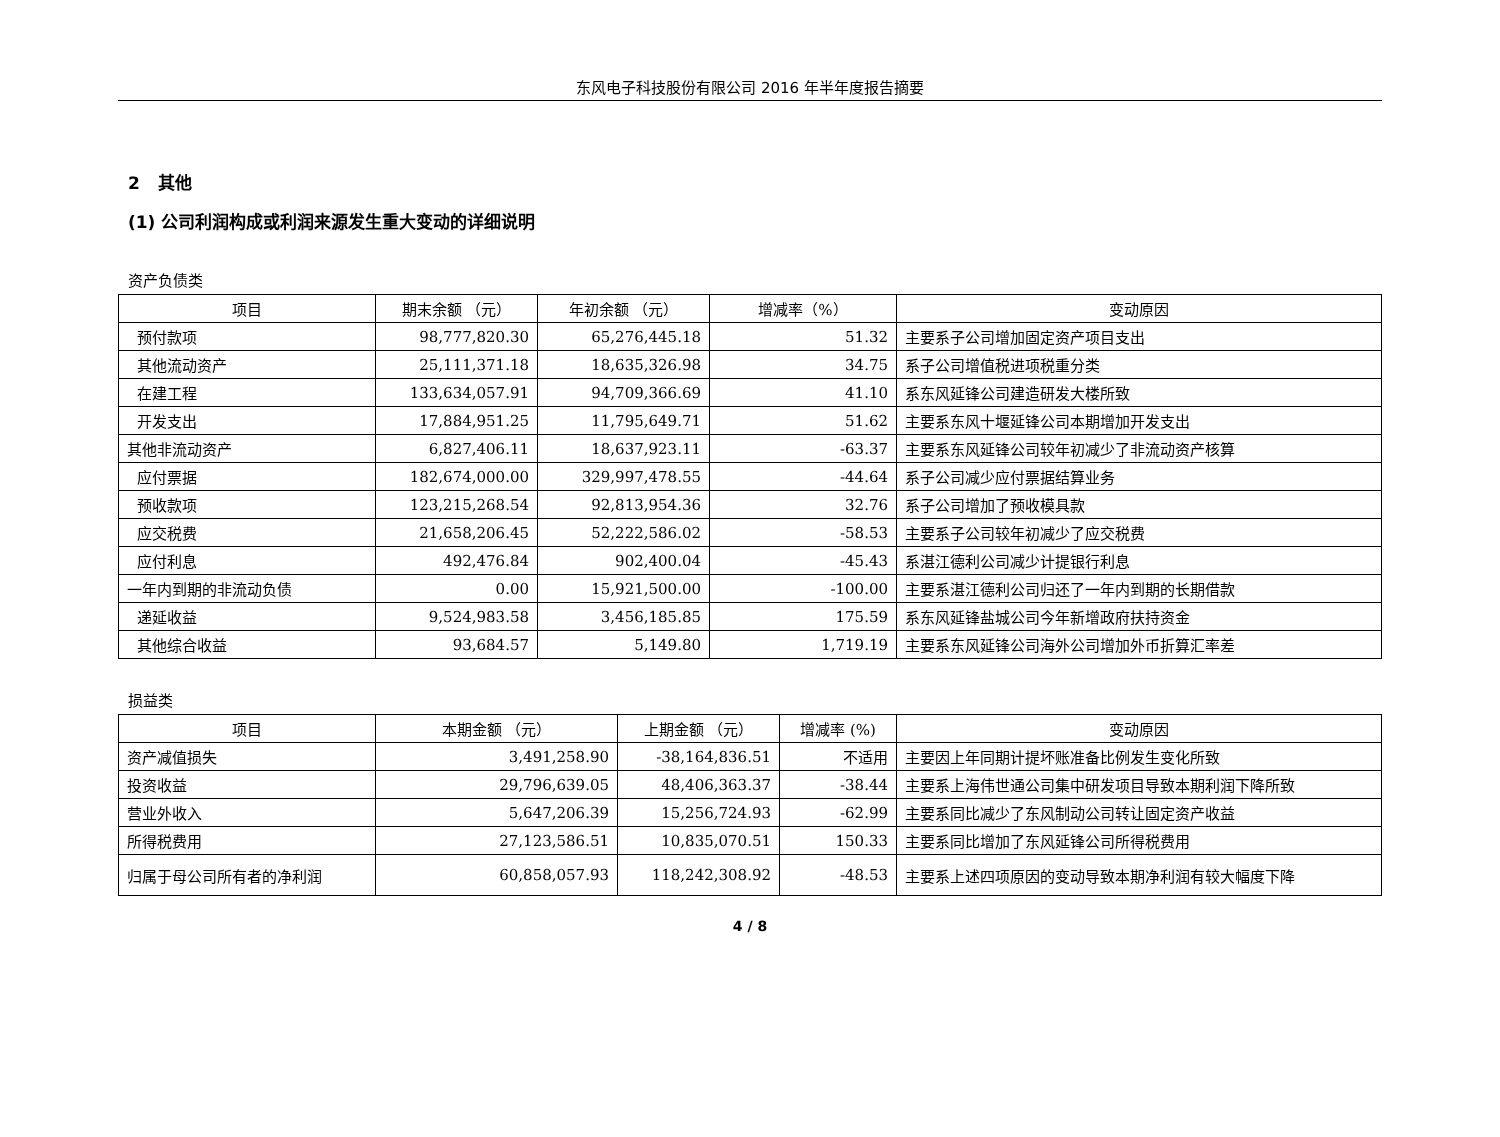东风电子科技股份有限公司 2016 年半年度报告摘要
2 其他
(1) 公司利润构成或利润来源发生重大变动的详细说明
资产负债类
| 项目 | 期末余额 （元） | 年初余额 （元） | 增减率（%） | 变动原因 |
| --- | --- | --- | --- | --- |
| 预付款项 | 98,777,820.30 | 65,276,445.18 | 51.32 | 主要系子公司增加固定资产项目支出 |
| 其他流动资产 | 25,111,371.18 | 18,635,326.98 | 34.75 | 系子公司增值税进项税重分类 |
| 在建工程 | 133,634,057.91 | 94,709,366.69 | 41.10 | 系东风延锋公司建造研发大楼所致 |
| 开发支出 | 17,884,951.25 | 11,795,649.71 | 51.62 | 主要系东风十堰延锋公司本期增加开发支出 |
| 其他非流动资产 | 6,827,406.11 | 18,637,923.11 | -63.37 | 主要系东风延锋公司较年初减少了非流动资产核算 |
| 应付票据 | 182,674,000.00 | 329,997,478.55 | -44.64 | 系子公司减少应付票据结算业务 |
| 预收款项 | 123,215,268.54 | 92,813,954.36 | 32.76 | 系子公司增加了预收模具款 |
| 应交税费 | 21,658,206.45 | 52,222,586.02 | -58.53 | 主要系子公司较年初减少了应交税费 |
| 应付利息 | 492,476.84 | 902,400.04 | -45.43 | 系湛江德利公司减少计提银行利息 |
| 一年内到期的非流动负债 | 0.00 | 15,921,500.00 | -100.00 | 主要系湛江德利公司归还了一年内到期的长期借款 |
| 递延收益 | 9,524,983.58 | 3,456,185.85 | 175.59 | 系东风延锋盐城公司今年新增政府扶持资金 |
| 其他综合收益 | 93,684.57 | 5,149.80 | 1,719.19 | 主要系东风延锋公司海外公司增加外币折算汇率差 |
损益类
| 项目 | 本期金额 （元） | 上期金额 （元） | 增减率 (%) | 变动原因 |
| --- | --- | --- | --- | --- |
| 资产减值损失 | 3,491,258.90 | -38,164,836.51 | 不适用 | 主要因上年同期计提坏账准备比例发生变化所致 |
| 投资收益 | 29,796,639.05 | 48,406,363.37 | -38.44 | 主要系上海伟世通公司集中研发项目导致本期利润下降所致 |
| 营业外收入 | 5,647,206.39 | 15,256,724.93 | -62.99 | 主要系同比减少了东风制动公司转让固定资产收益 |
| 所得税费用 | 27,123,586.51 | 10,835,070.51 | 150.33 | 主要系同比增加了东风延锋公司所得税费用 |
| 归属于母公司所有者的净利润 | 60,858,057.93 | 118,242,308.92 | -48.53 | 主要系上述四项原因的变动导致本期净利润有较大幅度下降 |
4 / 8